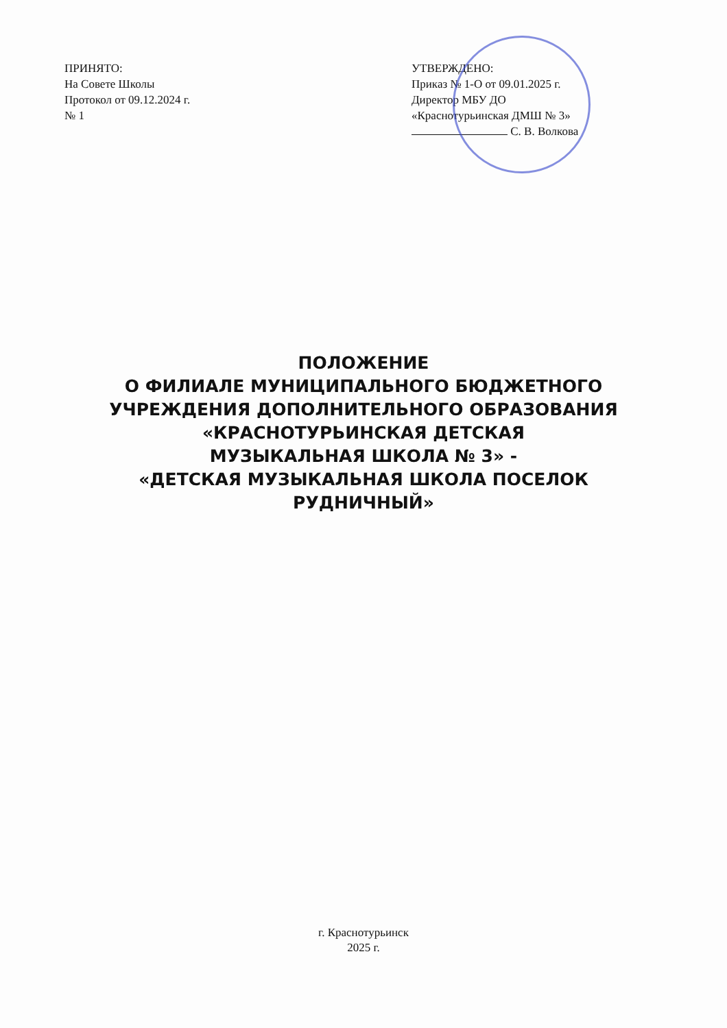ПРИНЯТО:
На Совете Школы
Протокол от 09.12.2024 г.
№ 1
УТВЕРЖДЕНО:
Приказ № 1-О от 09.01.2025 г.
Директор МБУ ДО
«Краснотурьинская ДМШ № 3»
С. В. Волкова
ПОЛОЖЕНИЕ
О ФИЛИАЛЕ МУНИЦИПАЛЬНОГО БЮДЖЕТНОГО УЧРЕЖДЕНИЯ ДОПОЛНИТЕЛЬНОГО ОБРАЗОВАНИЯ «КРАСНОТУРЬИНСКАЯ ДЕТСКАЯ
МУЗЫКАЛЬНАЯ ШКОЛА № 3» -
«ДЕТСКАЯ МУЗЫКАЛЬНАЯ ШКОЛА ПОСЕЛОК РУДНИЧНЫЙ»
г. Краснотурьинск
2025 г.